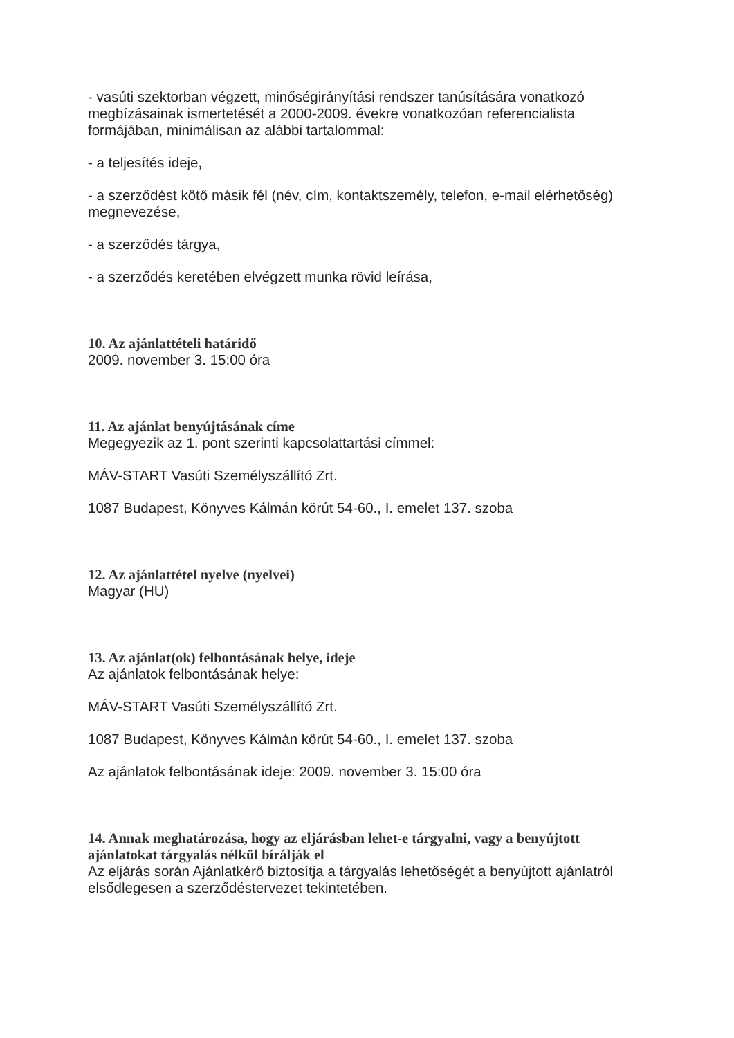- vasúti szektorban végzett, minőségirányítási rendszer tanúsítására vonatkozó megbízásainak ismertetését a 2000-2009. évekre vonatkozóan referencialista formájában, minimálisan az alábbi tartalommal:
- a teljesítés ideje,
- a szerződést kötő másik fél (név, cím, kontaktszemély, telefon, e-mail elérhetőség) megnevezése,
- a szerződés tárgya,
- a szerződés keretében elvégzett munka rövid leírása,
10. Az ajánlattételi határidő
2009. november 3. 15:00 óra
11. Az ajánlat benyújtásának címe
Megegyezik az 1. pont szerinti kapcsolattartási címmel:
MÁV-START Vasúti Személyszállító Zrt.
1087 Budapest, Könyves Kálmán körút 54-60., I. emelet 137. szoba
12. Az ajánlattétel nyelve (nyelvei)
Magyar (HU)
13. Az ajánlat(ok) felbontásának helye, ideje
Az ajánlatok felbontásának helye:
MÁV-START Vasúti Személyszállító Zrt.
1087 Budapest, Könyves Kálmán körút 54-60., I. emelet 137. szoba
Az ajánlatok felbontásának ideje: 2009. november 3. 15:00 óra
14. Annak meghatározása, hogy az eljárásban lehet-e tárgyalni, vagy a benyújtott ajánlatokat tárgyalás nélkül bírálják el
Az eljárás során Ajánlatkérő biztosítja a tárgyalás lehetőségét a benyújtott ajánlatról elsődlegesen a szerződéstervezet tekintetében.